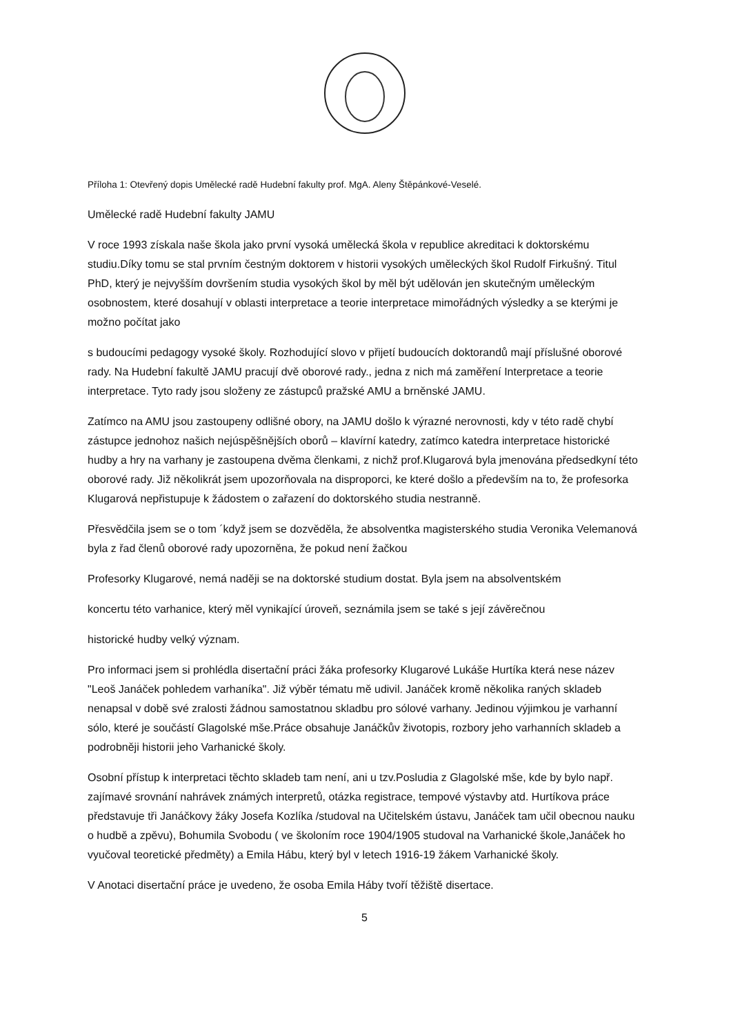Příloha 1: Otevřený dopis Umělecké radě Hudební fakulty prof. MgA. Aleny Štěpánkové-Veselé.
Umělecké radě Hudební fakulty JAMU
V roce 1993 získala naše škola jako první vysoká umělecká škola v republice akreditaci k doktorskému studiu.Díky tomu se stal prvním čestným doktorem v historii vysokých uměleckých škol Rudolf Firkušný. Titul PhD, který je nejvyšším dovršením studia vysokých škol by měl být udělován jen skutečným uměleckým osobnostem, které dosahují v oblasti interpretace a teorie interpretace mimořádných výsledky a se kterými je možno počítat jako
s budoucími pedagogy vysoké školy. Rozhodující slovo v přijetí budoucích doktorandů mají příslušné oborové rady. Na Hudební fakultě JAMU pracují dvě oborové rady., jedna z nich má zaměření Interpretace a teorie interpretace. Tyto rady jsou složeny ze zástupců pražské AMU a brněnské JAMU.
Zatímco na AMU jsou zastoupeny odlišné obory, na JAMU došlo k výrazné nerovnosti, kdy v této radě chybí zástupce jednohoz našich nejúspěšnějších oborů – klavírní katedry, zatímco katedra interpretace historické hudby a hry na varhany je zastoupena dvěma členkami, z nichž prof.Klugarová byla jmenována předsedkyní této oborové rady. Již několikrát jsem upozorňovala na disproporci, ke které došlo a především na to, že profesorka Klugarová nepřistupuje k žádostem o zařazení do doktorského studia nestranně.
Přesvědčila jsem se o tom ´když jsem se dozvěděla, že absolventka magisterského studia Veronika Velemanová byla z řad členů oborové rady upozorněna, že pokud není žačkou
Profesorky Klugarové, nemá naději se na doktorské studium dostat. Byla jsem na absolventském
koncertu této varhanice, který měl vynikající úroveň, seznámila jsem se také s její závěrečnou
historické hudby velký význam.
Pro informaci jsem si prohlédla disertační práci žáka profesorky Klugarové Lukáše Hurtíka která nese název "Leoš Janáček pohledem varhaníka". Již výběr tématu mě udivil. Janáček kromě několika raných skladeb nenapsal v době své zralosti žádnou samostatnou skladbu pro sólové varhany. Jedinou výjimkou je varhanní sólo, které je součástí Glagolské mše.Práce obsahuje Janáčkův životopis, rozbory jeho varhanních skladeb a podrobněji historii jeho Varhanické školy.
Osobní přístup k interpretaci těchto skladeb tam není, ani u tzv.Posludia z Glagolské mše, kde by bylo např. zajímavé srovnání nahrávek známých interpretů, otázka registrace, tempové výstavby atd. Hurtíkova práce představuje tři Janáčkovy žáky Josefa Kozlíka /studoval na Učitelském ústavu, Janáček tam učil obecnou nauku o hudbě a zpěvu), Bohumila Svobodu ( ve školoním roce 1904/1905 studoval na Varhanické škole,Janáček ho vyučoval teoretické předměty) a Emila Hábu, který byl v letech 1916-19 žákem Varhanické školy.
V Anotaci disertační práce je uvedeno, že osoba Emila Háby tvoří těžiště disertace.
5